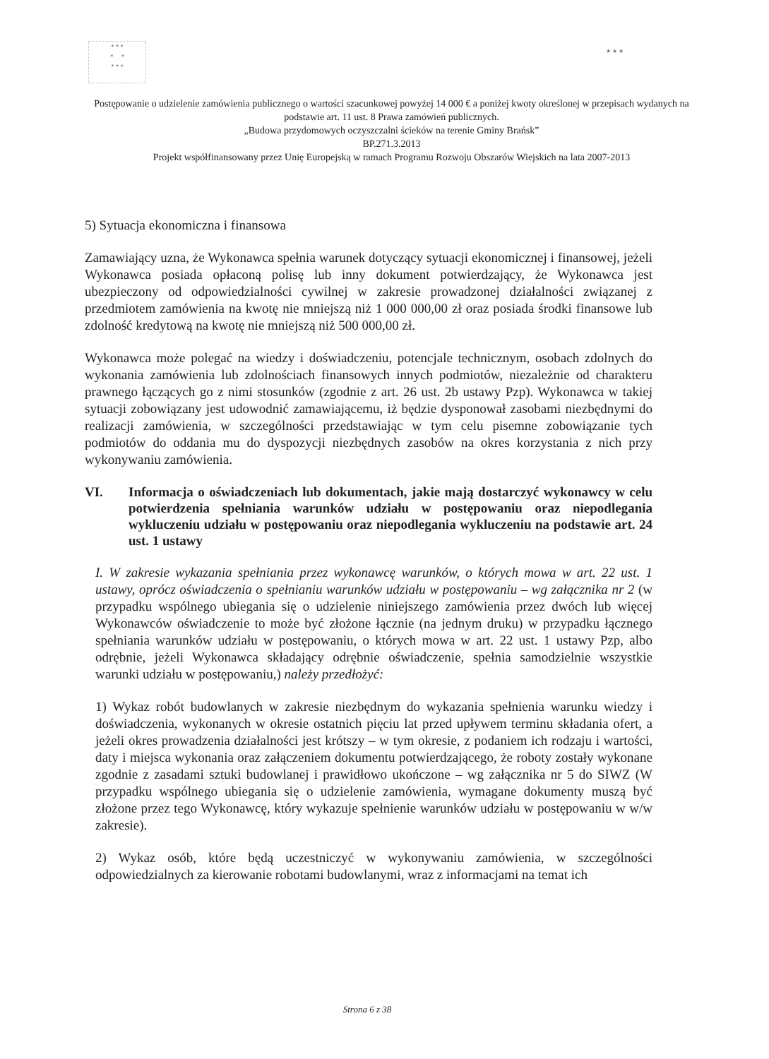* * *
* *
* * *
★ ★ ★
Postępowanie o udzielenie zamówienia publicznego o wartości szacunkowej powyżej 14 000 € a poniżej kwoty określonej w przepisach wydanych na podstawie art. 11 ust. 8 Prawa zamówień publicznych.
„Budowa przydomowych oczyszczalni ścieków na terenie Gminy Brańsk”
BP.271.3.2013
Projekt współfinansowany przez Unię Europejską w ramach Programu Rozwoju Obszarów Wiejskich na lata 2007-2013
5) Sytuacja ekonomiczna i finansowa
Zamawiający uzna, że Wykonawca spełnia warunek dotyczący sytuacji ekonomicznej i finansowej, jeżeli Wykonawca posiada opłaconą polisę lub inny dokument potwierdzający, że Wykonawca jest ubezpieczony od odpowiedzialności cywilnej w zakresie prowadzonej działalności związanej z przedmiotem zamówienia na kwotę nie mniejszą niż 1 000 000,00 zł oraz posiada środki finansowe lub zdolność kredytową na kwotę nie mniejszą niż 500 000,00 zł.
Wykonawca może polegać na wiedzy i doświadczeniu, potencjale technicznym, osobach zdolnych do wykonania zamówienia lub zdolnościach finansowych innych podmiotów, niezależnie od charakteru prawnego łączących go z nimi stosunków (zgodnie z art. 26 ust. 2b ustawy Pzp). Wykonawca w takiej sytuacji zobowiązany jest udowodnić zamawiającemu, iż będzie dysponował zasobami niezbędnymi do realizacji zamówienia, w szczególności przedstawiając w tym celu pisemne zobowiązanie tych podmiotów do oddania mu do dyspozycji niezbędnych zasobów na okres korzystania z nich przy wykonywaniu zamówienia.
VI. Informacja o oświadczeniach lub dokumentach, jakie mają dostarczyć wykonawcy w celu potwierdzenia spełniania warunków udziału w postępowaniu oraz niepodlegania wykluczeniu udziału w postępowaniu oraz niepodlegania wykluczeniu na podstawie art. 24 ust. 1 ustawy
I. W zakresie wykazania spełniania przez wykonawcę warunków, o których mowa w art. 22 ust. 1 ustawy, oprócz oświadczenia o spełnianiu warunków udziału w postępowaniu – wg załącznika nr 2 (w przypadku wspólnego ubiegania się o udzielenie niniejszego zamówienia przez dwóch lub więcej Wykonawców oświadczenie to może być złożone łącznie (na jednym druku) w przypadku łącznego spełniania warunków udziału w postępowaniu, o których mowa w art. 22 ust. 1 ustawy Pzp, albo odrębnie, jeżeli Wykonawca składający odrębnie oświadczenie, spełnia samodzielnie wszystkie warunki udziału w postępowaniu,) należy przedłożyć:
1) Wykaz robót budowlanych w zakresie niezbędnym do wykazania spełnienia warunku wiedzy i doświadczenia, wykonanych w okresie ostatnich pięciu lat przed upływem terminu składania ofert, a jeżeli okres prowadzenia działalności jest krótszy – w tym okresie, z podaniem ich rodzaju i wartości, daty i miejsca wykonania oraz załączeniem dokumentu potwierdzającego, że roboty zostały wykonane zgodnie z zasadami sztuki budowlanej i prawidłowo ukończone – wg załącznika nr 5 do SIWZ (W przypadku wspólnego ubiegania się o udzielenie zamówienia, wymagane dokumenty muszą być złożone przez tego Wykonawcę, który wykazuje spełnienie warunków udziału w postępowaniu w w/w zakresie).
2) Wykaz osób, które będą uczestniczyć w wykonywaniu zamówienia, w szczególności odpowiedzialnych za kierowanie robotami budowlanymi, wraz z informacjami na temat ich
Strona 6 z 38